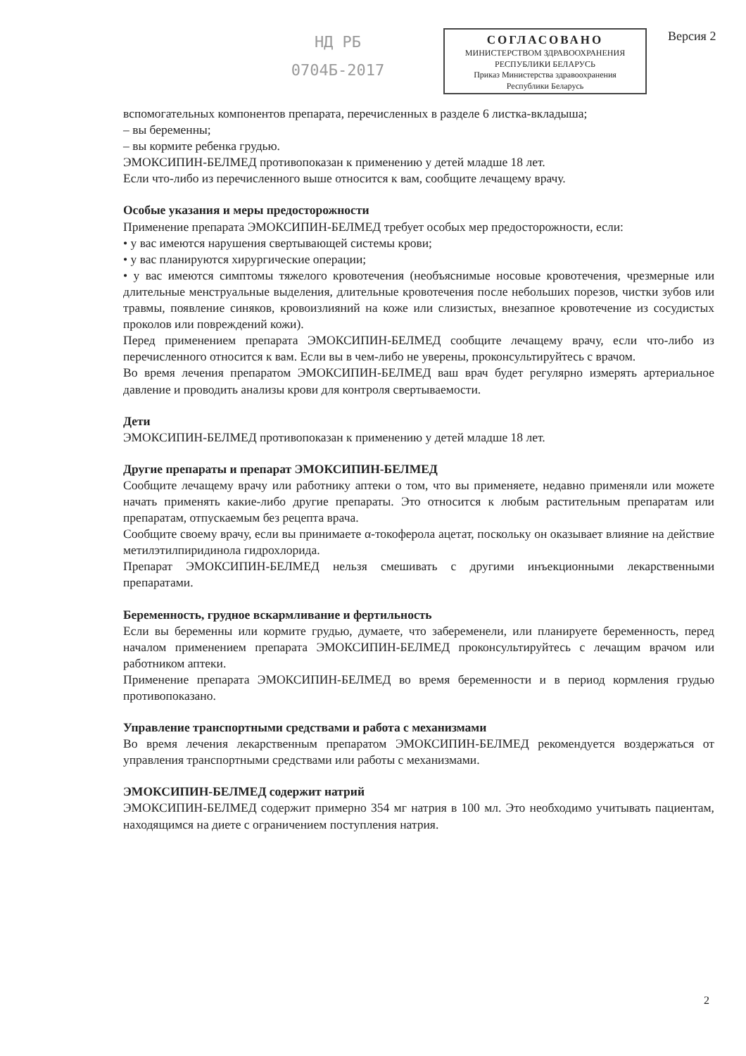НД РБ
0704Б-2017
СОГЛАСОВАНО
МИНИСТЕРСТВОМ ЗДРАВООХРАНЕНИЯ
РЕСПУБЛИКИ БЕЛАРУСЬ
Приказ Министерства здравоохранения
Республики Беларусь
Версия 2
вспомогательных компонентов препарата, перечисленных в разделе 6 листка-вкладыша;
– вы беременны;
– вы кормите ребенка грудью.
ЭМОКСИПИН-БЕЛМЕД противопоказан к применению у детей младше 18 лет.
Если что-либо из перечисленного выше относится к вам, сообщите лечащему врачу.
Особые указания и меры предосторожности
Применение препарата ЭМОКСИПИН-БЕЛМЕД требует особых мер предосторожности, если:
• у вас имеются нарушения свертывающей системы крови;
• у вас планируются хирургические операции;
• у вас имеются симптомы тяжелого кровотечения (необъяснимые носовые кровотечения, чрезмерные или длительные менструальные выделения, длительные кровотечения после небольших порезов, чистки зубов или травмы, появление синяков, кровоизлияний на коже или слизистых, внезапное кровотечение из сосудистых проколов или повреждений кожи).
Перед применением препарата ЭМОКСИПИН-БЕЛМЕД сообщите лечащему врачу, если что-либо из перечисленного относится к вам. Если вы в чем-либо не уверены, проконсультируйтесь с врачом.
Во время лечения препаратом ЭМОКСИПИН-БЕЛМЕД ваш врач будет регулярно измерять артериальное давление и проводить анализы крови для контроля свертываемости.
Дети
ЭМОКСИПИН-БЕЛМЕД противопоказан к применению у детей младше 18 лет.
Другие препараты и препарат ЭМОКСИПИН-БЕЛМЕД
Сообщите лечащему врачу или работнику аптеки о том, что вы применяете, недавно применяли или можете начать применять какие-либо другие препараты. Это относится к любым растительным препаратам или препаратам, отпускаемым без рецепта врача.
Сообщите своему врачу, если вы принимаете α-токоферола ацетат, поскольку он оказывает влияние на действие метилэтилпиридинола гидрохлорида.
Препарат ЭМОКСИПИН-БЕЛМЕД нельзя смешивать с другими инъекционными лекарственными препаратами.
Беременность, грудное вскармливание и фертильность
Если вы беременны или кормите грудью, думаете, что забеременели, или планируете беременность, перед началом применением препарата ЭМОКСИПИН-БЕЛМЕД проконсультируйтесь с лечащим врачом или работником аптеки.
Применение препарата ЭМОКСИПИН-БЕЛМЕД во время беременности и в период кормления грудью противопоказано.
Управление транспортными средствами и работа с механизмами
Во время лечения лекарственным препаратом ЭМОКСИПИН-БЕЛМЕД рекомендуется воздержаться от управления транспортными средствами или работы с механизмами.
ЭМОКСИПИН-БЕЛМЕД содержит натрий
ЭМОКСИПИН-БЕЛМЕД содержит примерно 354 мг натрия в 100 мл. Это необходимо учитывать пациентам, находящимся на диете с ограничением поступления натрия.
2